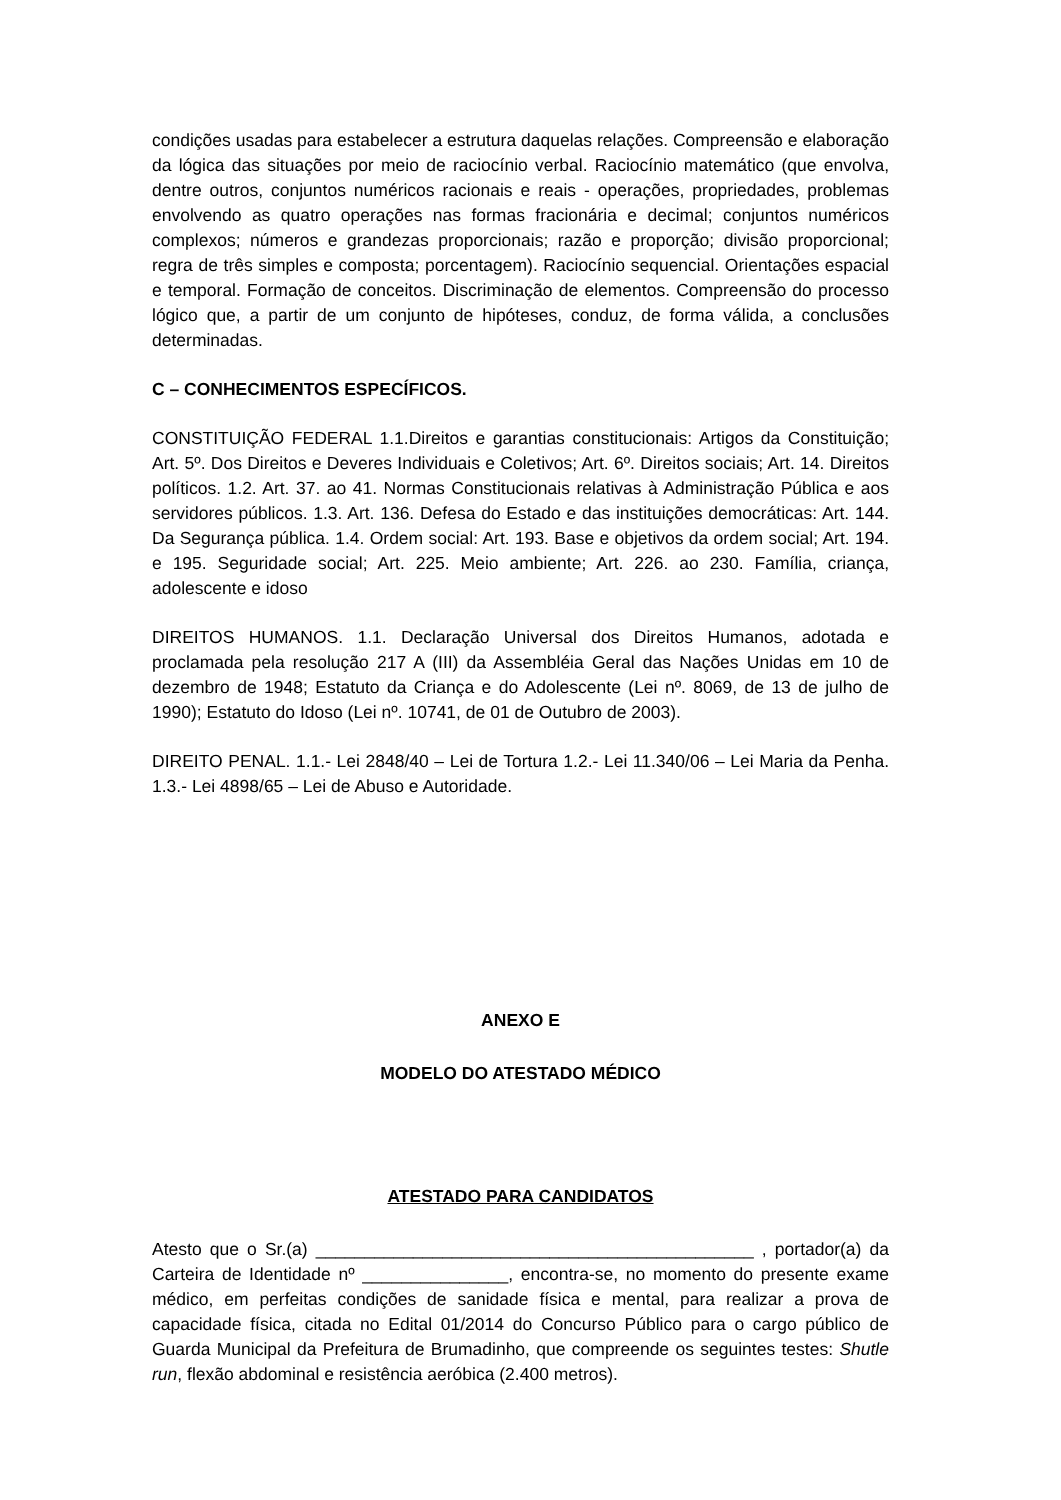condições usadas para estabelecer a estrutura daquelas relações. Compreensão e elaboração da lógica das situações por meio de raciocínio verbal. Raciocínio matemático (que envolva, dentre outros, conjuntos numéricos racionais e reais - operações, propriedades, problemas envolvendo as quatro operações nas formas fracionária e decimal; conjuntos numéricos complexos; números e grandezas proporcionais; razão e proporção; divisão proporcional; regra de três simples e composta; porcentagem). Raciocínio sequencial. Orientações espacial e temporal. Formação de conceitos. Discriminação de elementos. Compreensão do processo lógico que, a partir de um conjunto de hipóteses, conduz, de forma válida, a conclusões determinadas.
C – CONHECIMENTOS ESPECÍFICOS.
CONSTITUIÇÃO FEDERAL 1.1.Direitos e garantias constitucionais: Artigos da Constituição; Art. 5º. Dos Direitos e Deveres Individuais e Coletivos; Art. 6º. Direitos sociais; Art. 14. Direitos políticos. 1.2. Art. 37. ao 41. Normas Constitucionais relativas à Administração Pública e aos servidores públicos. 1.3. Art. 136. Defesa do Estado e das instituições democráticas: Art. 144. Da Segurança pública. 1.4. Ordem social: Art. 193. Base e objetivos da ordem social; Art. 194. e 195. Seguridade social; Art. 225. Meio ambiente; Art. 226. ao 230. Família, criança, adolescente e idoso
DIREITOS HUMANOS. 1.1. Declaração Universal dos Direitos Humanos, adotada e proclamada pela resolução 217 A (III) da Assembléia Geral das Nações Unidas em 10 de dezembro de 1948; Estatuto da Criança e do Adolescente (Lei nº. 8069, de 13 de julho de 1990); Estatuto do Idoso (Lei nº. 10741, de 01 de Outubro de 2003).
DIREITO PENAL. 1.1.- Lei 2848/40 – Lei de Tortura 1.2.- Lei 11.340/06 – Lei Maria da Penha. 1.3.- Lei 4898/65 – Lei de Abuso e Autoridade.
ANEXO E
MODELO DO ATESTADO MÉDICO
ATESTADO PARA CANDIDATOS
Atesto que o Sr.(a) _____________________________________________ , portador(a) da Carteira de Identidade nº _______________, encontra-se, no momento do presente exame médico, em perfeitas condições de sanidade física e mental, para realizar a prova de capacidade física, citada no Edital 01/2014 do Concurso Público para o cargo público de Guarda Municipal da Prefeitura de Brumadinho, que compreende os seguintes testes: Shutle run, flexão abdominal e resistência aeróbica (2.400 metros).